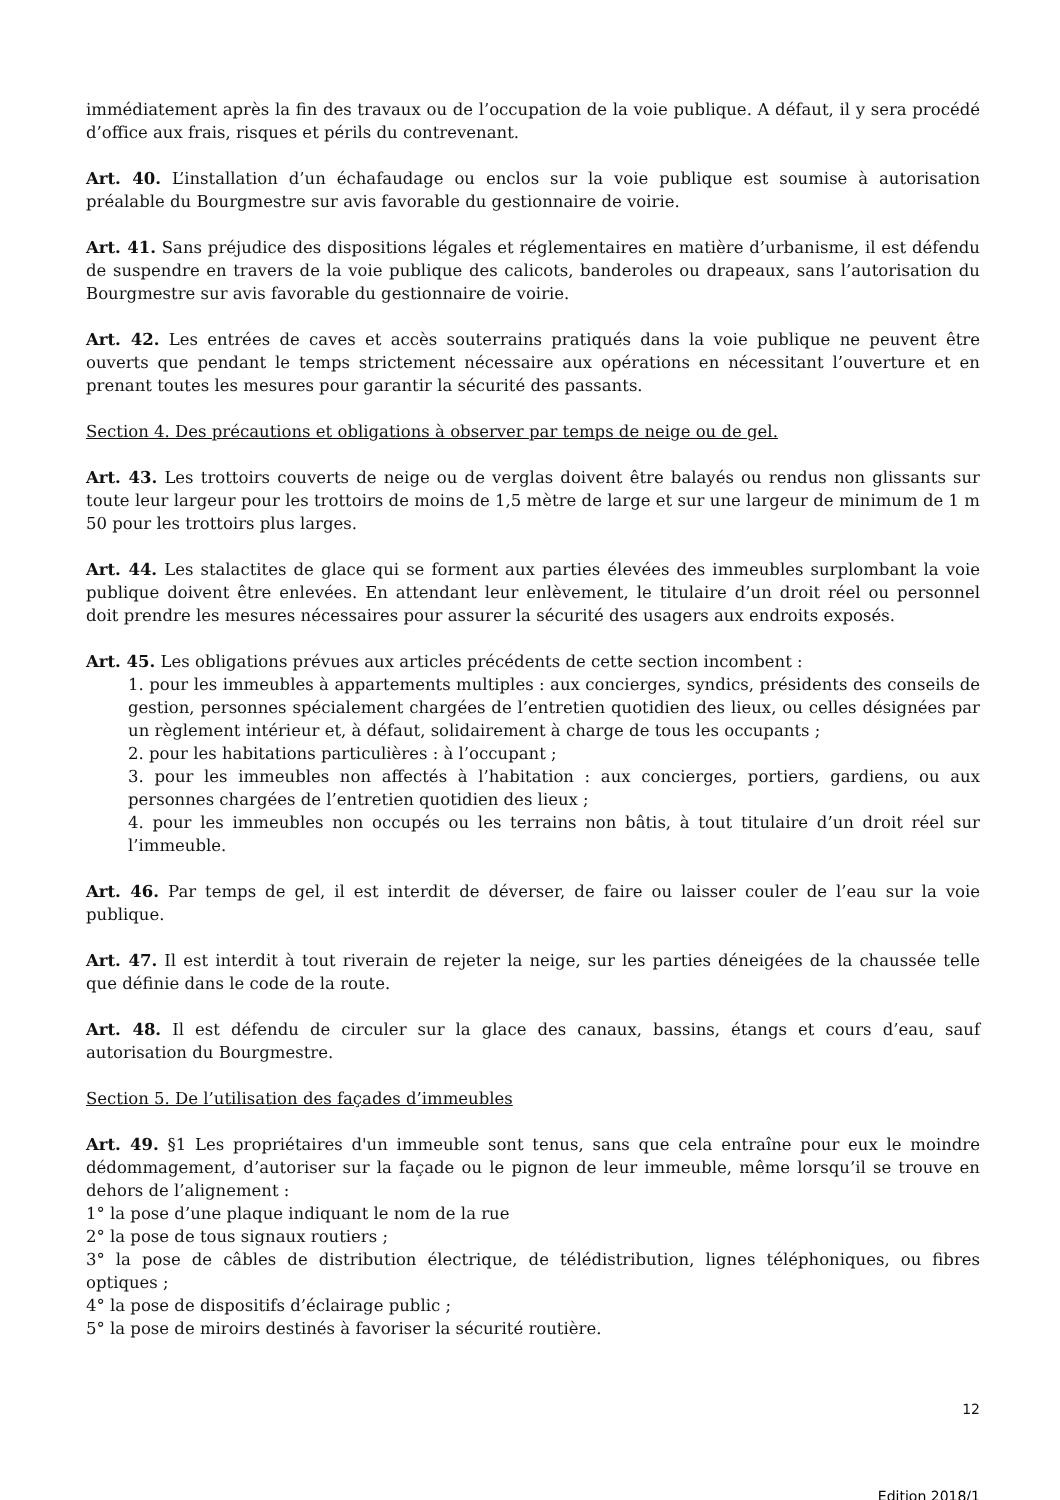immédiatement après la fin des travaux ou de l’occupation de la voie publique. A défaut, il y sera procédé d’office aux frais, risques et périls du contrevenant.
Art. 40. L’installation d’un échafaudage ou enclos sur la voie publique est soumise à autorisation préalable du Bourgmestre sur avis favorable du gestionnaire de voirie.
Art. 41. Sans préjudice des dispositions légales et réglementaires en matière d’urbanisme, il est défendu de suspendre en travers de la voie publique des calicots, banderoles ou drapeaux, sans l’autorisation du Bourgmestre sur avis favorable du gestionnaire de voirie.
Art. 42. Les entrées de caves et accès souterrains pratiqués dans la voie publique ne peuvent être ouverts que pendant le temps strictement nécessaire aux opérations en nécessitant l’ouverture et en prenant toutes les mesures pour garantir la sécurité des passants.
Section 4. Des précautions et obligations à observer par temps de neige ou de gel.
Art. 43. Les trottoirs couverts de neige ou de verglas doivent être balayés ou rendus non glissants sur toute leur largeur pour les trottoirs de moins de 1,5 mètre de large et sur une largeur de minimum de 1 m 50 pour les trottoirs plus larges.
Art. 44. Les stalactites de glace qui se forment aux parties élevées des immeubles surplombant la voie publique doivent être enlevées. En attendant leur enlèvement, le titulaire d’un droit réel ou personnel doit prendre les mesures nécessaires pour assurer la sécurité des usagers aux endroits exposés.
Art. 45. Les obligations prévues aux articles précédents de cette section incombent :
1. pour les immeubles à appartements multiples : aux concierges, syndics, présidents des conseils de gestion, personnes spécialement chargées de l’entretien quotidien des lieux, ou celles désignées par un règlement intérieur et, à défaut, solidairement à charge de tous les occupants ;
2. pour les habitations particulières : à l’occupant ;
3. pour les immeubles non affectés à l’habitation : aux concierges, portiers, gardiens, ou aux personnes chargées de l’entretien quotidien des lieux ;
4. pour les immeubles non occupés ou les terrains non bâtis, à tout titulaire d’un droit réel sur l’immeuble.
Art. 46. Par temps de gel, il est interdit de déverser, de faire ou laisser couler de l’eau sur la voie publique.
Art. 47. Il est interdit à tout riverain de rejeter la neige, sur les parties déneigées de la chaussée telle que définie dans le code de la route.
Art. 48. Il est défendu de circuler sur la glace des canaux, bassins, étangs et cours d’eau, sauf autorisation du Bourgmestre.
Section 5. De l’utilisation des façades d’immeubles
Art. 49. §1 Les propriétaires d'un immeuble sont tenus, sans que cela entraîne pour eux le moindre dédommagement, d’autoriser sur la façade ou le pignon de leur immeuble, même lorsqu’il se trouve en dehors de l’alignement :
1° la pose d’une plaque indiquant le nom de la rue
2° la pose de tous signaux routiers ;
3° la pose de câbles de distribution électrique, de télédistribution, lignes téléphoniques, ou fibres optiques ;
4° la pose de dispositifs d’éclairage public ;
5° la pose de miroirs destinés à favoriser la sécurité routière.
12
Edition 2018/1